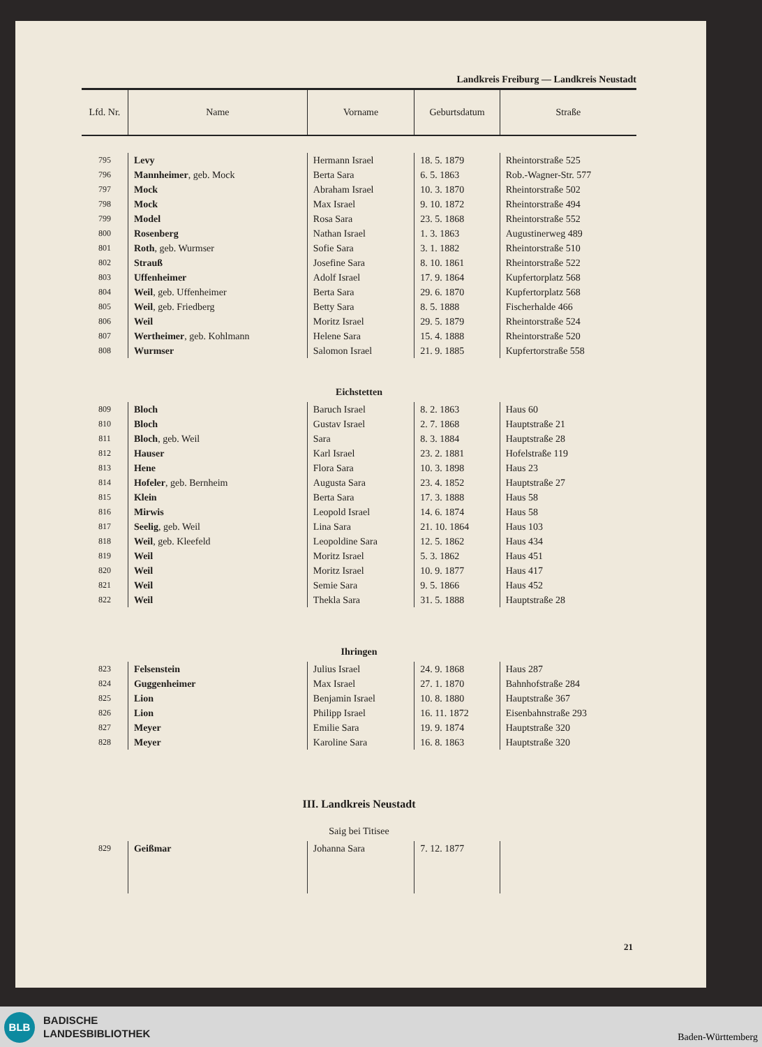Landkreis Freiburg — Landkreis Neustadt
| Lfd. Nr. | Name | Vorname | Geburtsdatum | Straße |
| --- | --- | --- | --- | --- |
| 795 | Levy | Hermann Israel | 18. 5. 1879 | Rheintorstraße 525 |
| 796 | Mannheimer , geb. Mock | Berta Sara | 6. 5. 1863 | Rob.-Wagner-Str. 577 |
| 797 | Mock | Abraham Israel | 10. 3. 1870 | Rheintorstraße 502 |
| 798 | Mock | Max Israel | 9. 10. 1872 | Rheintorstraße 494 |
| 799 | Model | Rosa Sara | 23. 5. 1868 | Rheintorstraße 552 |
| 800 | Rosenberg | Nathan Israel | 1. 3. 1863 | Augustinerweg 489 |
| 801 | Roth , geb. Wurmser | Sofie Sara | 3. 1. 1882 | Rheintorstraße 510 |
| 802 | Strauß | Josefine Sara | 8. 10. 1861 | Rheintorstraße 522 |
| 803 | Uffenheimer | Adolf Israel | 17. 9. 1864 | Kupfertorplatz 568 |
| 804 | Weil , geb. Uffenheimer | Berta Sara | 29. 6. 1870 | Kupfertorplatz 568 |
| 805 | Weil , geb. Friedberg | Betty Sara | 8. 5. 1888 | Fischerhalde 466 |
| 806 | Weil | Moritz Israel | 29. 5. 1879 | Rheintorstraße 524 |
| 807 | Wertheimer , geb. Kohlmann | Helene Sara | 15. 4. 1888 | Rheintorstraße 520 |
| 808 | Wurmser | Salomon Israel | 21. 9. 1885 | Kupfertorstraße 558 |
| Eichstetten | | | | |
| 809 | Bloch | Baruch Israel | 8. 2. 1863 | Haus 60 |
| 810 | Bloch | Gustav Israel | 2. 7. 1868 | Hauptstraße 21 |
| 811 | Bloch , geb. Weil | Sara | 8. 3. 1884 | Hauptstraße 28 |
| 812 | Hauser | Karl Israel | 23. 2. 1881 | Hofelstraße 119 |
| 813 | Hene | Flora Sara | 10. 3. 1898 | Haus 23 |
| 814 | Hofeler , geb. Bernheim | Augusta Sara | 23. 4. 1852 | Hauptstraße 27 |
| 815 | Klein | Berta Sara | 17. 3. 1888 | Haus 58 |
| 816 | Mirwis | Leopold Israel | 14. 6. 1874 | Haus 58 |
| 817 | Seelig , geb. Weil | Lina Sara | 21. 10. 1864 | Haus 103 |
| 818 | Weil , geb. Kleefeld | Leopoldine Sara | 12. 5. 1862 | Haus 434 |
| 819 | Weil | Moritz Israel | 5. 3. 1862 | Haus 451 |
| 820 | Weil | Moritz Israel | 10. 9. 1877 | Haus 417 |
| 821 | Weil | Semie Sara | 9. 5. 1866 | Haus 452 |
| 822 | Weil | Thekla Sara | 31. 5. 1888 | Hauptstraße 28 |
| Ihringen | | | | |
| 823 | Felsenstein | Julius Israel | 24. 9. 1868 | Haus 287 |
| 824 | Guggenheimer | Max Israel | 27. 1. 1870 | Bahnhofstraße 284 |
| 825 | Lion | Benjamin Israel | 10. 8. 1880 | Hauptstraße 367 |
| 826 | Lion | Philipp Israel | 16. 11. 1872 | Eisenbahnstraße 293 |
| 827 | Meyer | Emilie Sara | 19. 9. 1874 | Hauptstraße 320 |
| 828 | Meyer | Karoline Sara | 16. 8. 1863 | Hauptstraße 320 |
| III. Landkreis Neustadt | | | | |
| Saig bei Titisee | | | | |
| 829 | Geißmar | Johanna Sara | 7. 12. 1877 | |
21
BLB
BADISCHE
LANDESBIBLIOTHEK
Baden-Württemberg